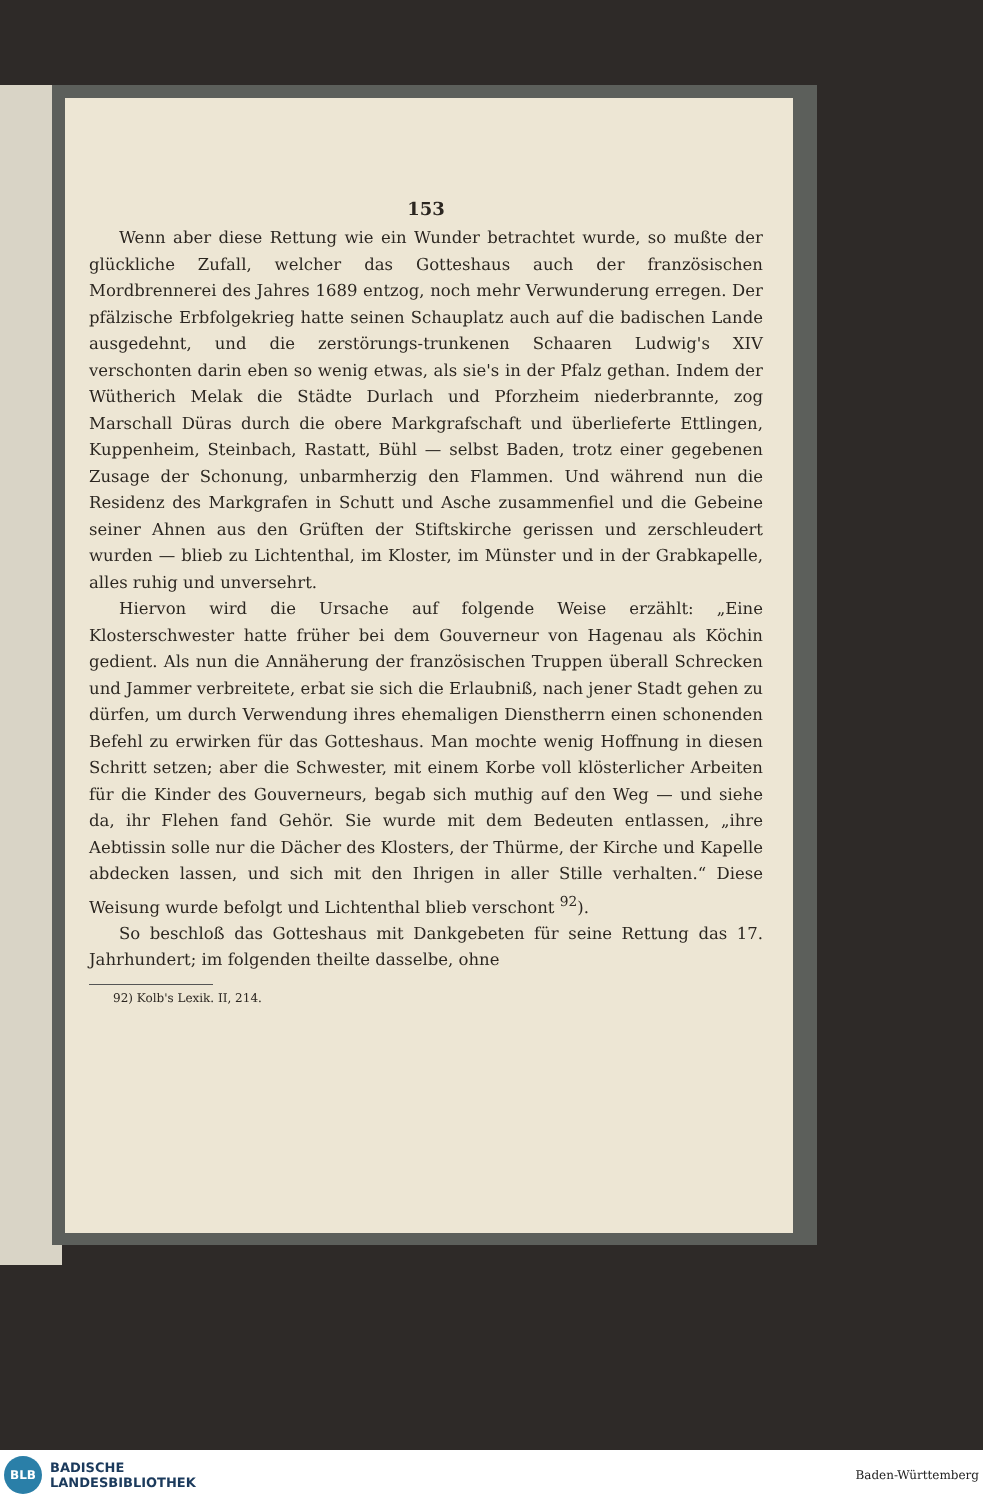153
Wenn aber diese Rettung wie ein Wunder betrachtet wurde, so mußte der glückliche Zufall, welcher das Gotteshaus auch der französischen Mordbrennerei des Jahres 1689 entzog, noch mehr Verwunderung erregen. Der pfälzische Erbfolgekrieg hatte seinen Schauplatz auch auf die badischen Lande ausgedehnt, und die zerstörungs-trunkenen Schaaren Ludwig's XIV verschonten darin eben so wenig etwas, als sie's in der Pfalz gethan. Indem der Wütherich Melak die Städte Durlach und Pforzheim niederbrannte, zog Marschall Düras durch die obere Markgrafschaft und überlieferte Ettlingen, Kuppenheim, Steinbach, Rastatt, Bühl — selbst Baden, trotz einer gegebenen Zusage der Schonung, unbarmherzig den Flammen. Und während nun die Residenz des Markgrafen in Schutt und Asche zusammenfiel und die Gebeine seiner Ahnen aus den Grüften der Stiftskirche gerissen und zerschleudert wurden — blieb zu Lichtenthal, im Kloster, im Münster und in der Grabkapelle, alles ruhig und unversehrt.
Hiervon wird die Ursache auf folgende Weise erzählt: „Eine Klosterschwester hatte früher bei dem Gouverneur von Hagenau als Köchin gedient. Als nun die Annäherung der französischen Truppen überall Schrecken und Jammer verbreitete, erbat sie sich die Erlaubniß, nach jener Stadt gehen zu dürfen, um durch Verwendung ihres ehemaligen Dienstherrn einen schonenden Befehl zu erwirken für das Gotteshaus. Man mochte wenig Hoffnung in diesen Schritt setzen; aber die Schwester, mit einem Korbe voll klösterlicher Arbeiten für die Kinder des Gouverneurs, begab sich muthig auf den Weg — und siehe da, ihr Flehen fand Gehör. Sie wurde mit dem Bedeuten entlassen, „ihre Aebtissin solle nur die Dächer des Klosters, der Thürme, der Kirche und Kapelle abdecken lassen, und sich mit den Ihrigen in aller Stille verhalten.“ Diese Weisung wurde befolgt und Lichtenthal blieb verschont <sup>92</sup>).
So beschloß das Gotteshaus mit Dankgebeten für seine Rettung das 17. Jahrhundert; im folgenden theilte dasselbe, ohne
92) Kolb's Lexik. II, 214.
BLB
BADISCHE
LANDESBIBLIOTHEK
Baden-Württemberg